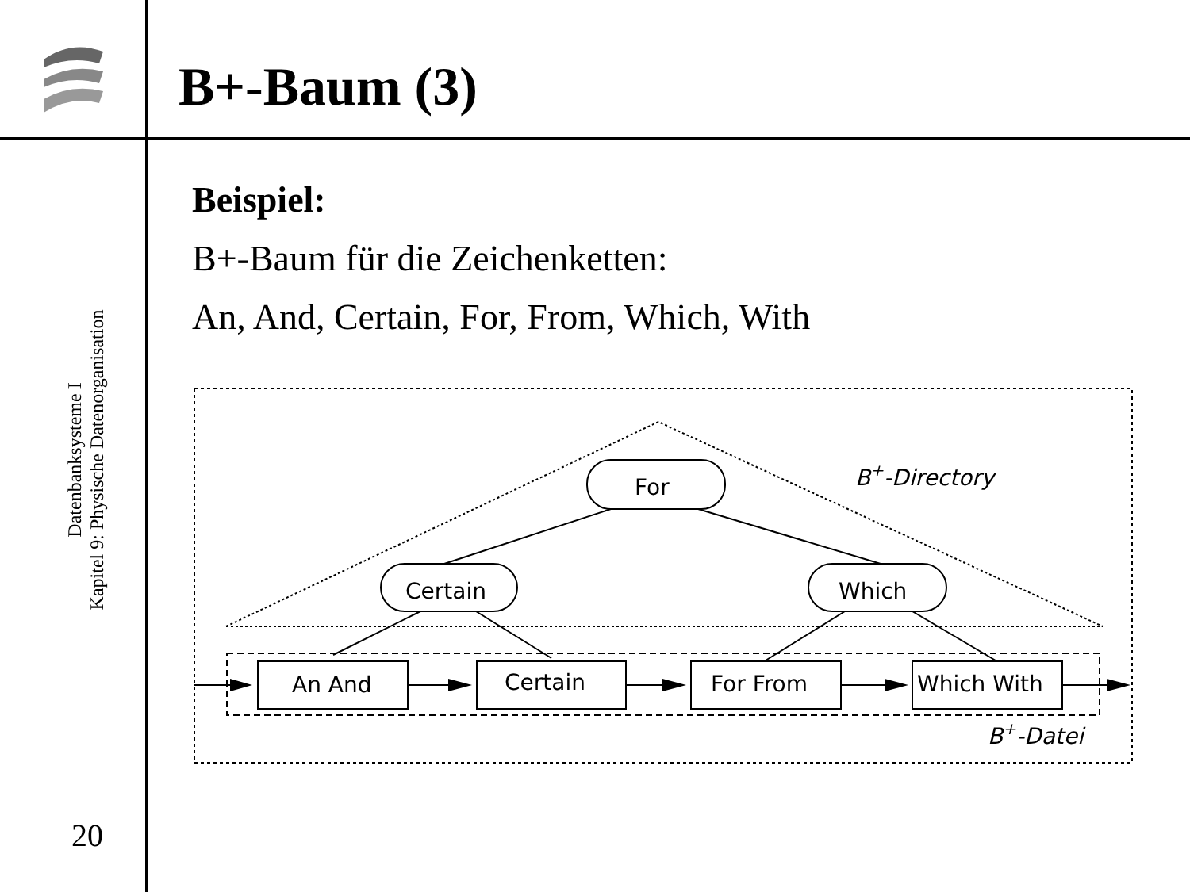B+-Baum (3)
Datenbanksysteme I
Kapitel 9: Physische Datenorganisation
20
Beispiel:
B+-Baum für die Zeichenketten:
An, And, Certain, For, From, Which, With
For
Certain
Which
An And
Certain
For From
Which With
B+-Directory
B+-Datei